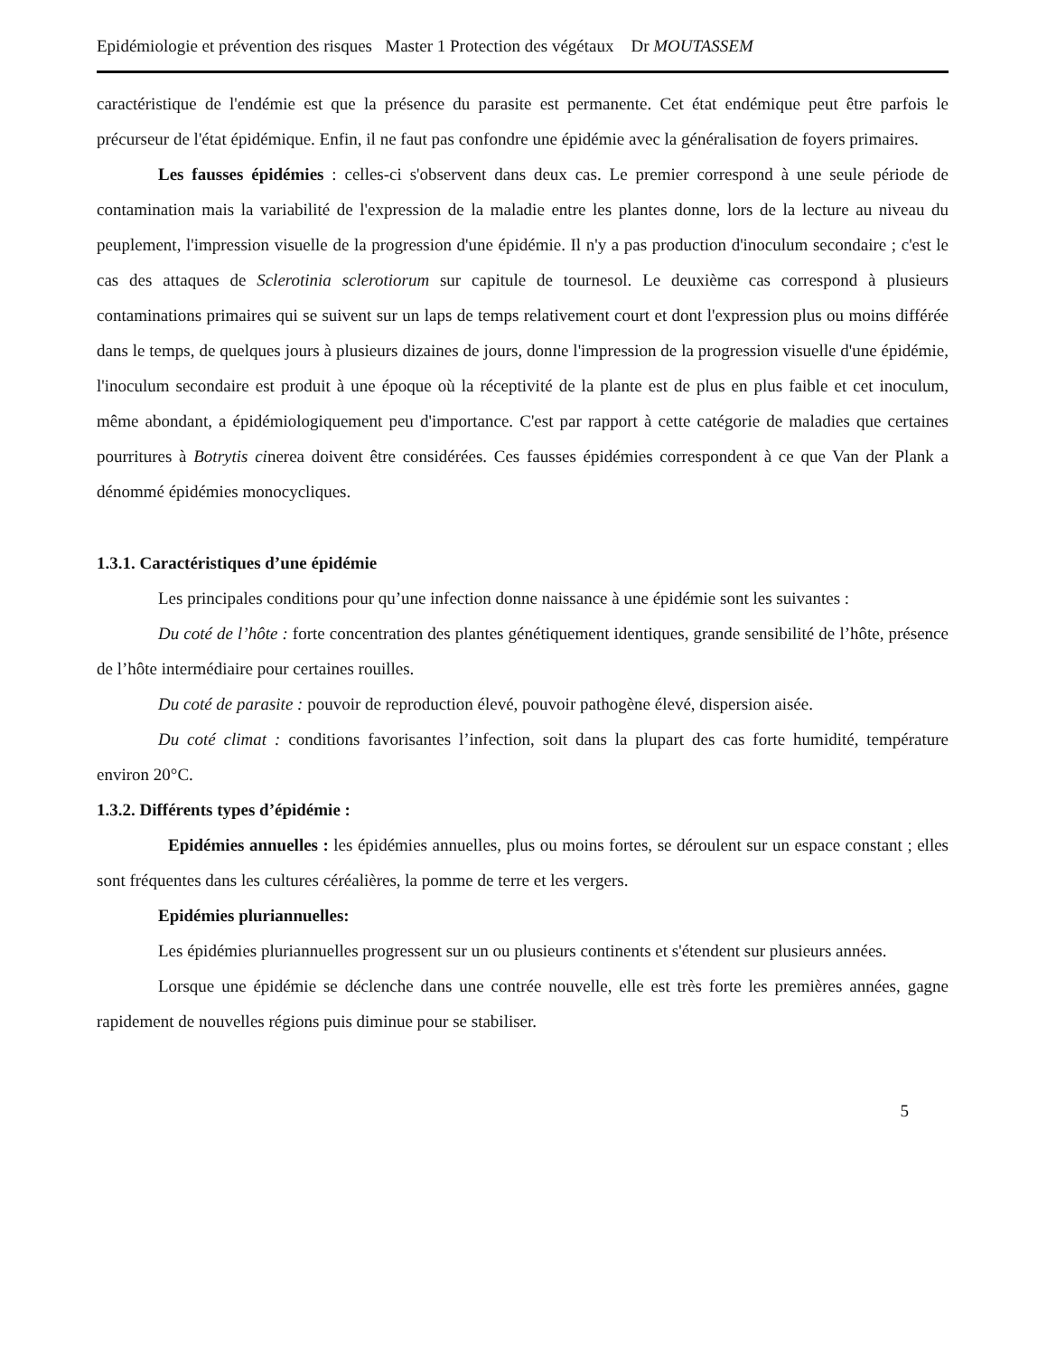Epidémiologie et prévention des risques Master 1 Protection des végétaux Dr MOUTASSEM
caractéristique de l'endémie est que la présence du parasite est permanente. Cet état endémique peut être parfois le précurseur de l'état épidémique. Enfin, il ne faut pas confondre une épidémie avec la généralisation de foyers primaires.
Les fausses épidémies : celles-ci s'observent dans deux cas. Le premier correspond à une seule période de contamination mais la variabilité de l'expression de la maladie entre les plantes donne, lors de la lecture au niveau du peuplement, l'impression visuelle de la progression d'une épidémie. Il n'y a pas production d'inoculum secondaire ; c'est le cas des attaques de Sclerotinia sclerotiorum sur capitule de tournesol. Le deuxième cas correspond à plusieurs contaminations primaires qui se suivent sur un laps de temps relativement court et dont l'expression plus ou moins différée dans le temps, de quelques jours à plusieurs dizaines de jours, donne l'impression de la progression visuelle d'une épidémie, l'inoculum secondaire est produit à une époque où la réceptivité de la plante est de plus en plus faible et cet inoculum, même abondant, a épidémiologiquement peu d'importance. C'est par rapport à cette catégorie de maladies que certaines pourritures à Botrytis cinerea doivent être considérées. Ces fausses épidémies correspondent à ce que Van der Plank a dénommé épidémies monocycliques.
1.3.1. Caractéristiques d’une épidémie
Les principales conditions pour qu’une infection donne naissance à une épidémie sont les suivantes :
Du coté de l’hôte : forte concentration des plantes génétiquement identiques, grande sensibilité de l’hôte, présence de l’hôte intermédiaire pour certaines rouilles.
Du coté de parasite : pouvoir de reproduction élevé, pouvoir pathogène élevé, dispersion aisée.
Du coté climat : conditions favorisantes l’infection, soit dans la plupart des cas forte humidité, température environ 20°C.
1.3.2. Différents types d’épidémie :
Epidémies annuelles : les épidémies annuelles, plus ou moins fortes, se déroulent sur un espace constant ; elles sont fréquentes dans les cultures céréalières, la pomme de terre et les vergers.
Epidémies pluriannuelles:
Les épidémies pluriannuelles progressent sur un ou plusieurs continents et s'étendent sur plusieurs années.
Lorsque une épidémie se déclenche dans une contrée nouvelle, elle est très forte les premières années, gagne rapidement de nouvelles régions puis diminue pour se stabiliser.
5